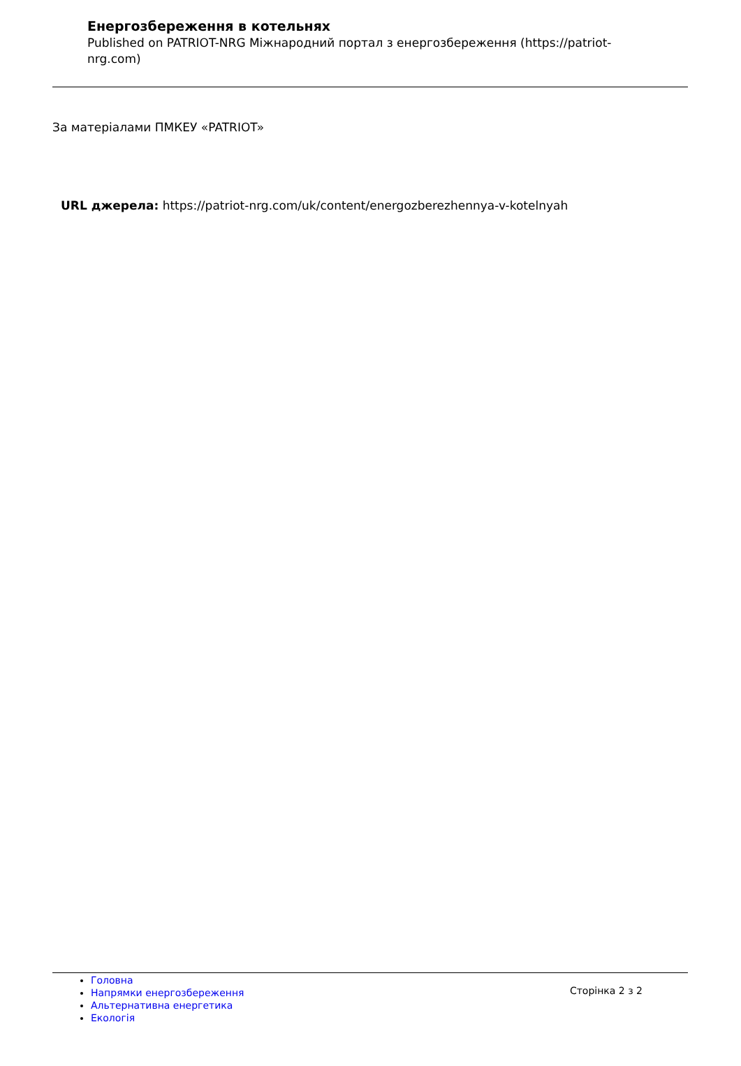Енергозбереження в котельнях
Published on PATRIOT-NRG Міжнародний портал з енергозбереження (https://patriot-nrg.com)
За матеріалами ПМКЕУ «PATRIOT»
URL джерела: https://patriot-nrg.com/uk/content/energozberezhennya-v-kotelnyah
Головна
Напрямки енергозбереження
Альтернативна енергетика
Екологія
Сторінка 2 з 2